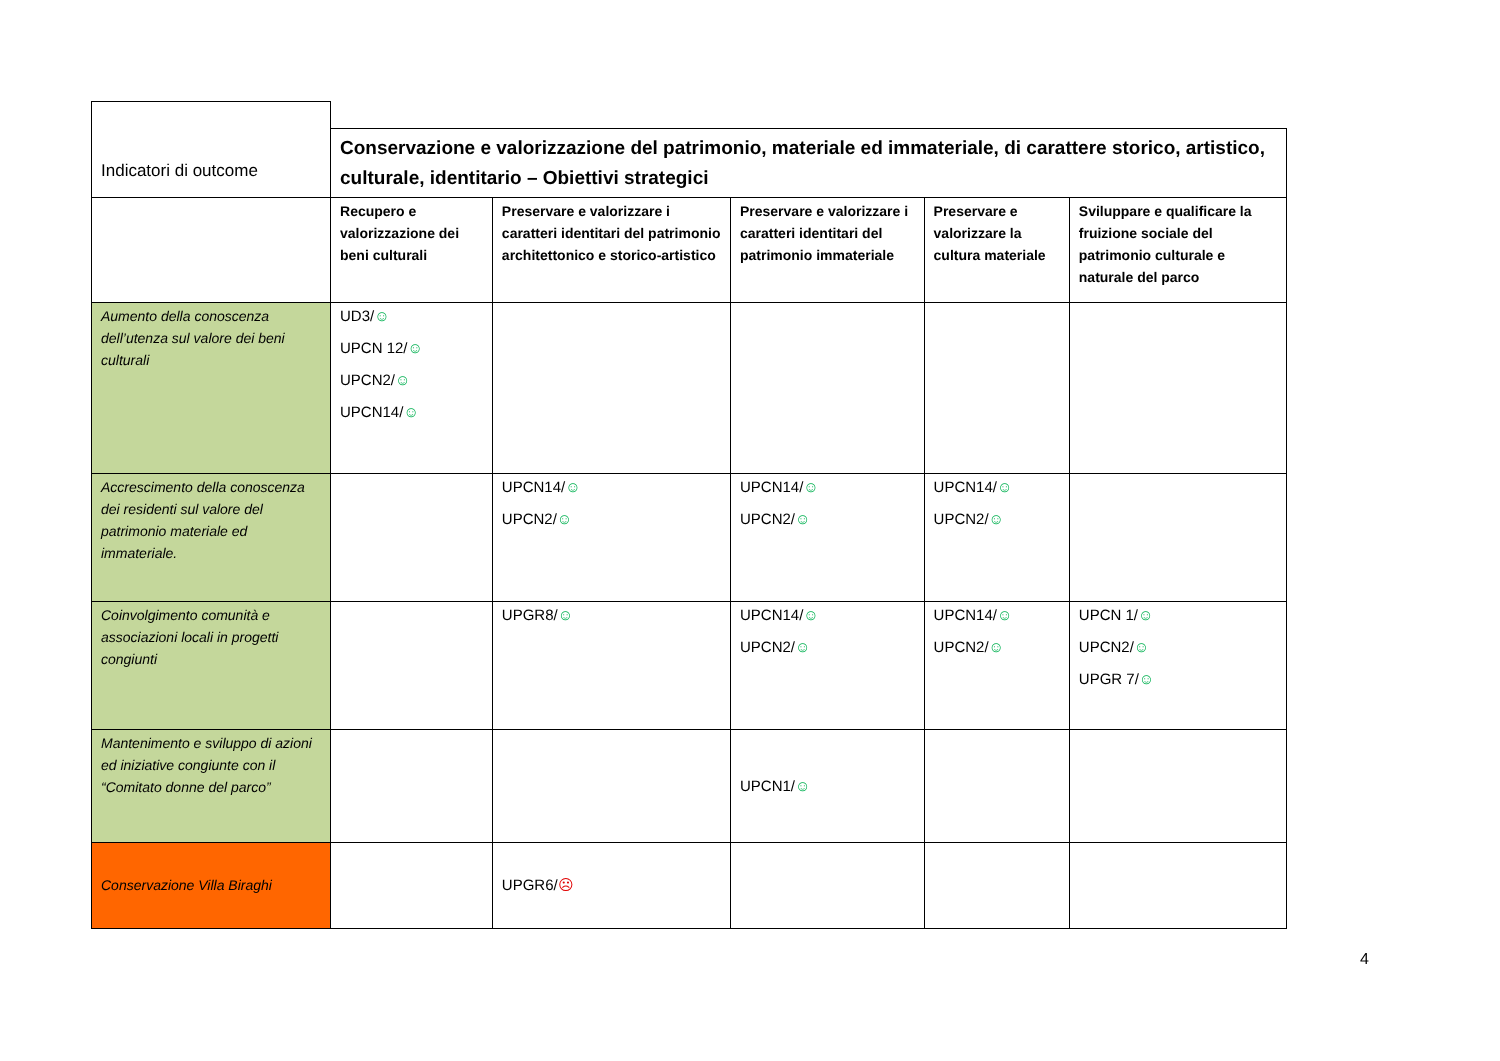| Indicatori di outcome | | | | | |
| | Conservazione e valorizzazione del patrimonio, materiale ed immateriale, di carattere storico, artistico, culturale, identitario – Obiettivi strategici | | | | |
| | Recupero e valorizzazione dei beni culturali | Preservare e valorizzare i caratteri identitari del patrimonio architettonico e storico-artistico | Preservare e valorizzare i caratteri identitari del patrimonio immateriale | Preservare e valorizzare la cultura materiale | Sviluppare e qualificare la fruizione sociale del patrimonio culturale e naturale del parco |
| Aumento della conoscenza dell’utenza sul valore dei beni culturali | UD3/ ☺ UPCN 12/ ☺ UPCN2/ ☺ UPCN14/ ☺ | | | | |
| Accrescimento della conoscenza dei residenti sul valore del patrimonio materiale ed immateriale. | | UPCN14/ ☺ UPCN2/ ☺ | UPCN14/ ☺ UPCN2/ ☺ | UPCN14/ ☺ UPCN2/ ☺ | |
| Coinvolgimento comunità e associazioni locali in progetti congiunti | | UPGR8/ ☺ | UPCN14/ ☺ UPCN2/ ☺ | UPCN14/ ☺ UPCN2/ ☺ | UPCN 1/ ☺ UPCN2/ ☺ UPGR 7/ ☺ |
| Mantenimento e sviluppo di azioni ed iniziative congiunte con il “Comitato donne del parco” | | | UPCN1/ ☺ | | |
| Conservazione Villa Biraghi | | UPGR6/ ☹ | | | |
4